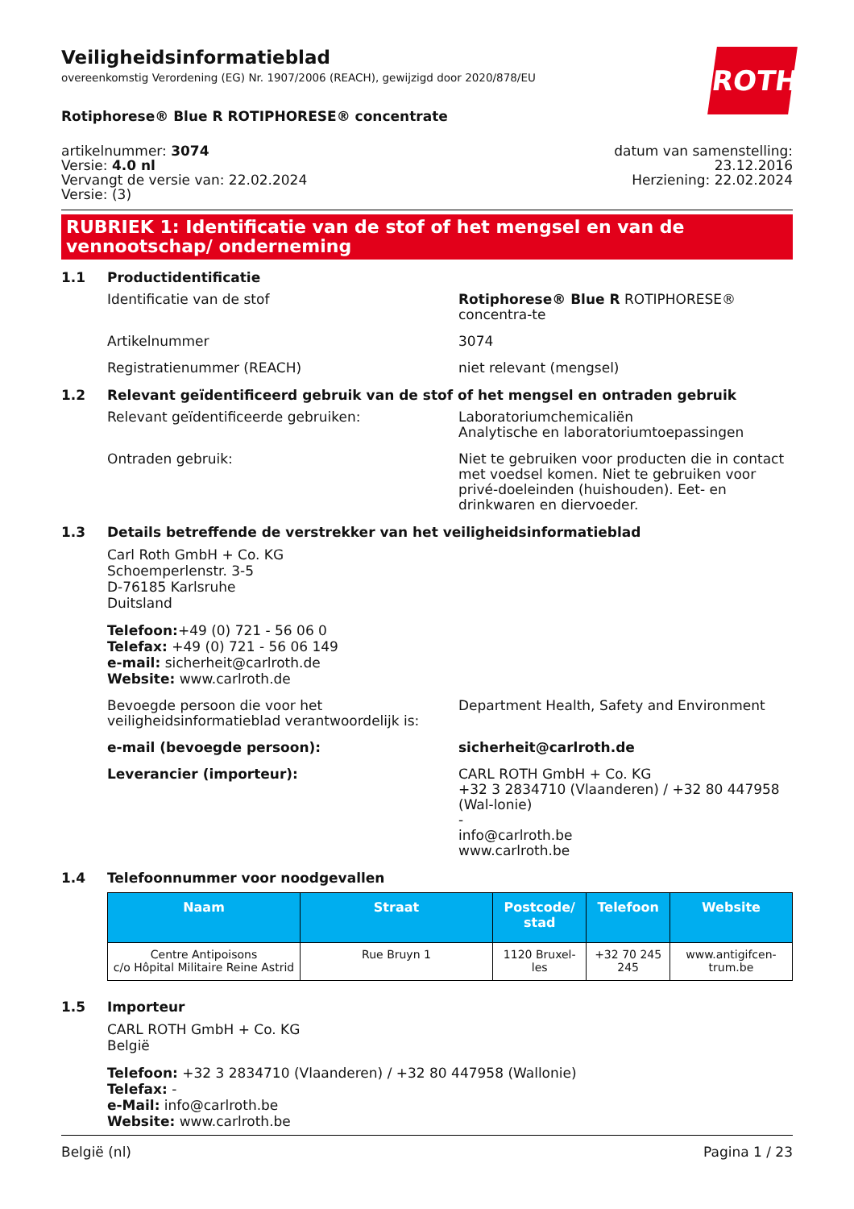ROTH
Veiligheidsinformatieblad
overeenkomstig Verordening (EG) Nr. 1907/2006 (REACH), gewijzigd door 2020/878/EU
Rotiphorese® Blue R ROTIPHORESE® concentrate
artikelnummer: 3074
Versie: 4.0 nl
Vervangt de versie van: 22.02.2024
Versie: (3)
datum van samenstelling:
23.12.2016
Herziening: 22.02.2024
RUBRIEK 1: Identificatie van de stof of het mengsel en van de vennootschap/ onderneming
1.1 Productidentificatie
Identificatie van de stof Rotiphorese® Blue R ROTIPHORESE® concentra-te
Artikelnummer 3074
Registratienummer (REACH) niet relevant (mengsel)
1.2 Relevant geïdentificeerd gebruik van de stof of het mengsel en ontraden gebruik
Relevant geïdentificeerde gebruiken: Laboratoriumchemicaliën
Analytische en laboratoriumtoepassingen
Ontraden gebruik: Niet te gebruiken voor producten die in contact met voedsel komen. Niet te gebruiken voor privé-doeleinden (huishouden). Eet- en drinkwaren en diervoeder.
1.3 Details betreffende de verstrekker van het veiligheidsinformatieblad
Carl Roth GmbH + Co. KG
Schoemperlenstr. 3-5
D-76185 Karlsruhe
Duitsland
Telefoon:+49 (0) 721 - 56 06 0
Telefax: +49 (0) 721 - 56 06 149
e-mail: sicherheit@carlroth.de
Website: www.carlroth.de
Bevoegde persoon die voor het veiligheidsinformatieblad verantwoordelijk is:
Department Health, Safety and Environment
e-mail (bevoegde persoon): sicherheit@carlroth.de
Leverancier (importeur): CARL ROTH GmbH + Co. KG
+32 3 2834710 (Vlaanderen) / +32 80 447958 (Wal-lonie)
-
info@carlroth.be
www.carlroth.be
1.4 Telefoonnummer voor noodgevallen
| Naam | Straat | Postcode/ stad | Telefoon | Website |
| --- | --- | --- | --- | --- |
| Centre Antipoisons c/o Hôpital Militaire Reine Astrid | Rue Bruyn 1 | 1120 Bruxel-les | +32 70 245 245 | www.antigifcen-trum.be |
1.5 Importeur
CARL ROTH GmbH + Co. KG
België
Telefoon: +32 3 2834710 (Vlaanderen) / +32 80 447958 (Wallonie)
Telefax: -
e-Mail: info@carlroth.be
Website: www.carlroth.be
België (nl) Pagina 1 / 23